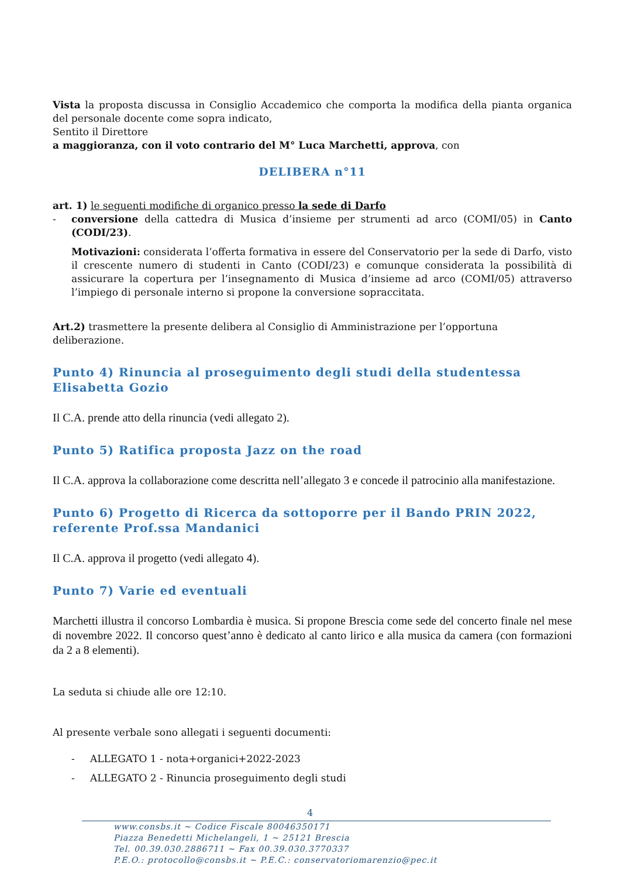Vista la proposta discussa in Consiglio Accademico che comporta la modifica della pianta organica del personale docente come sopra indicato,
Sentito il Direttore
a maggioranza, con il voto contrario del M° Luca Marchetti, approva, con
DELIBERA n°11
art. 1) le seguenti modifiche di organico presso la sede di Darfo
- conversione della cattedra di Musica d’insieme per strumenti ad arco (COMI/05) in Canto (CODI/23).
Motivazioni: considerata l’offerta formativa in essere del Conservatorio per la sede di Darfo, visto il crescente numero di studenti in Canto (CODI/23) e comunque considerata la possibilità di assicurare la copertura per l’insegnamento di Musica d’insieme ad arco (COMI/05) attraverso l’impiego di personale interno si propone la conversione sopraccitata.
Art.2) trasmettere la presente delibera al Consiglio di Amministrazione per l’opportuna deliberazione.
Punto 4) Rinuncia al proseguimento degli studi della studentessa Elisabetta Gozio
Il C.A. prende atto della rinuncia (vedi allegato 2).
Punto 5) Ratifica proposta Jazz on the road
Il C.A. approva la collaborazione come descritta nell’allegato 3 e concede il patrocinio alla manifestazione.
Punto 6) Progetto di Ricerca da sottoporre per il Bando PRIN 2022, referente Prof.ssa Mandanici
Il C.A. approva il progetto (vedi allegato 4).
Punto 7) Varie ed eventuali
Marchetti illustra il concorso Lombardia è musica. Si propone Brescia come sede del concerto finale nel mese di novembre 2022. Il concorso quest’anno è dedicato al canto lirico e alla musica da camera (con formazioni da 2 a 8 elementi).
La seduta si chiude alle ore 12:10.
Al presente verbale sono allegati i seguenti documenti:
- ALLEGATO 1 - nota+organici+2022-2023
- ALLEGATO 2 - Rinuncia proseguimento degli studi
4
www.consbs.it ~ Codice Fiscale 80046350171
Piazza Benedetti Michelangeli, 1 ~ 25121 Brescia
Tel. 00.39.030.2886711 ~ Fax 00.39.030.3770337
P.E.O.: protocollo@consbs.it ~ P.E.C.: conservatoriomarenzio@pec.it